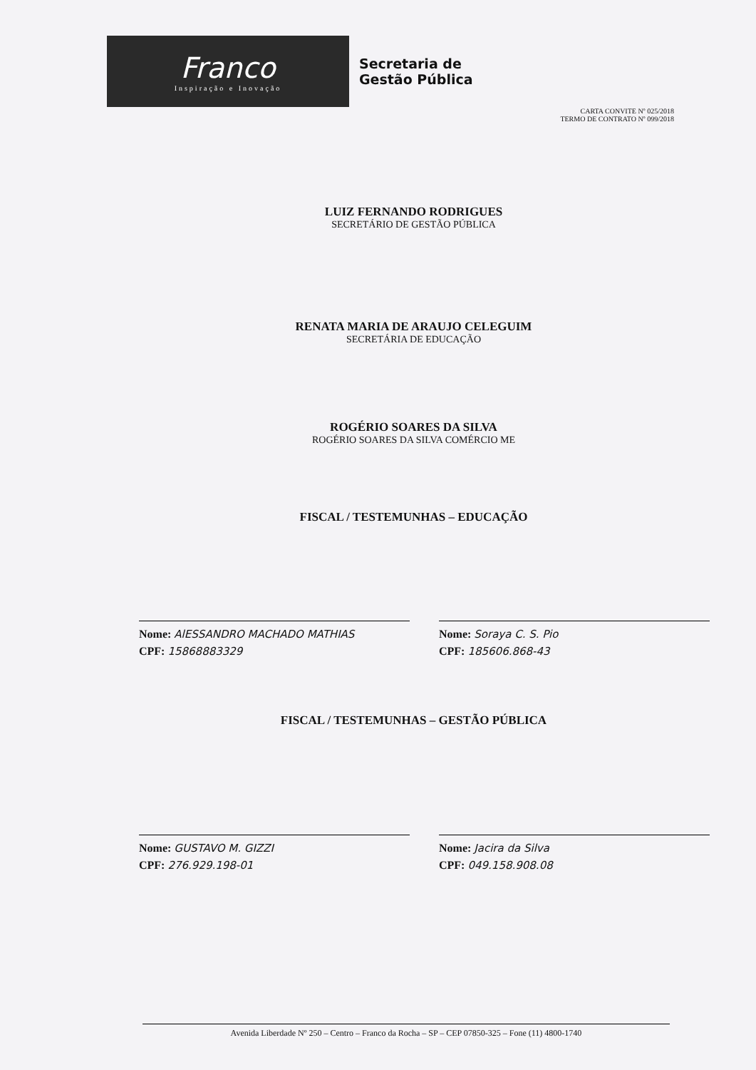Franco
Inspiração e Inovação
Secretaria de
Gestão Pública
CARTA CONVITE Nº 025/2018
TERMO DE CONTRATO Nº 099/2018
LUIZ FERNANDO RODRIGUES
SECRETÁRIO DE GESTÃO PÚBLICA
RENATA MARIA DE ARAUJO CELEGUIM
SECRETÁRIA DE EDUCAÇÃO
ROGÉRIO SOARES DA SILVA
ROGÉRIO SOARES DA SILVA COMÉRCIO ME
FISCAL / TESTEMUNHAS – EDUCAÇÃO
Nome: AlESSANDRO MACHADO MATHIAS
CPF: 15868883329
Nome: Soraya C. S. Pio
CPF: 185606.868-43
FISCAL / TESTEMUNHAS – GESTÃO PÚBLICA
Nome: GUSTAVO M. GIZZI
CPF: 276.929.198-01
Nome: Jacira da Silva
CPF: 049.158.908.08
Avenida Liberdade Nº 250 – Centro – Franco da Rocha – SP – CEP 07850-325 – Fone (11) 4800-1740